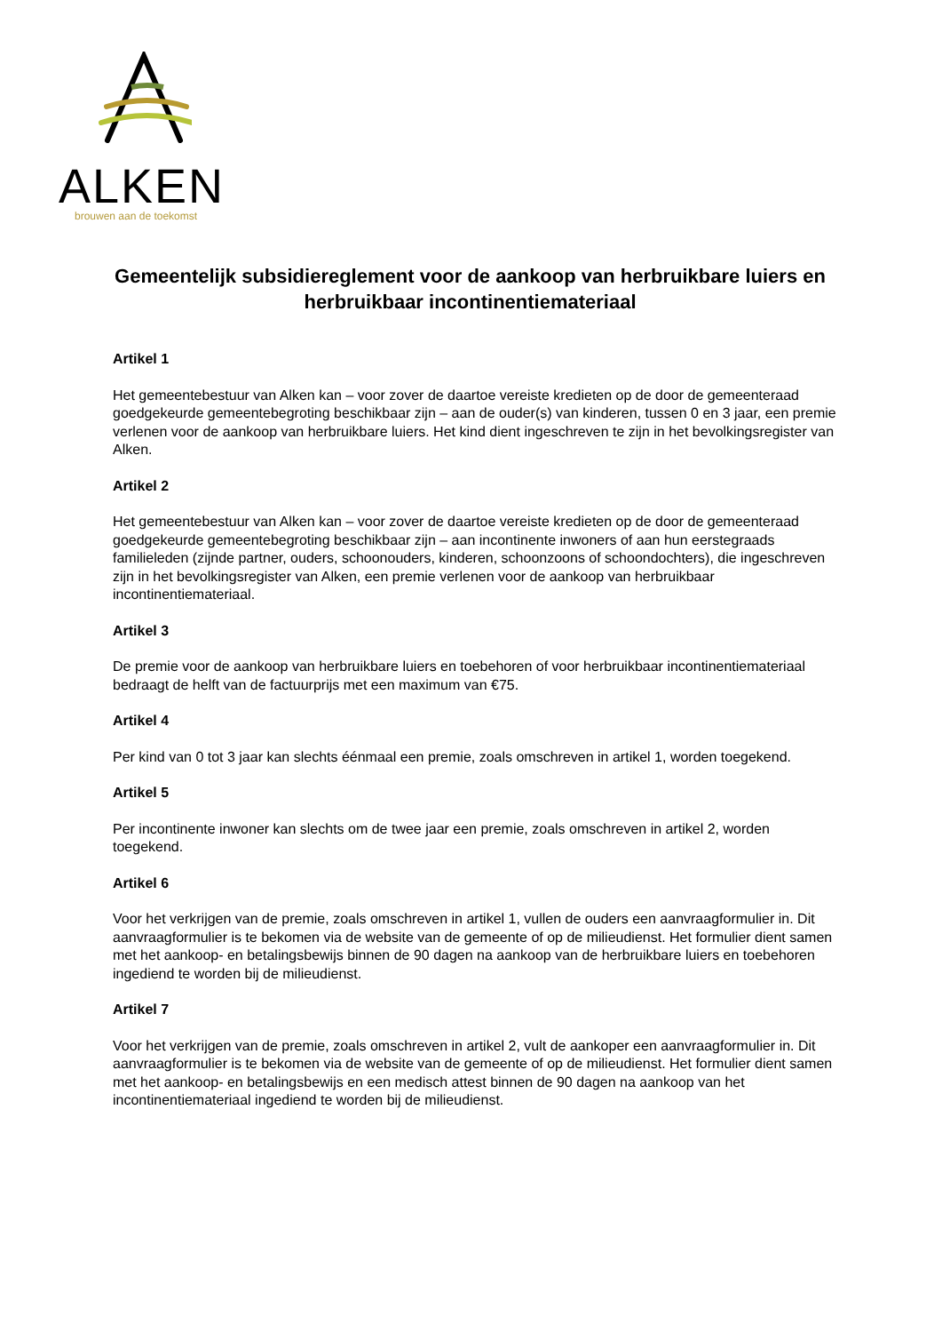ALKEN
brouwen aan de toekomst
Gemeentelijk subsidiereglement voor de aankoop van herbruikbare luiers en herbruikbaar incontinentiemateriaal
Artikel 1
Het gemeentebestuur van Alken kan – voor zover de daartoe vereiste kredieten op de door de gemeenteraad goedgekeurde gemeentebegroting beschikbaar zijn – aan de ouder(s) van kinderen, tussen 0 en 3 jaar, een premie verlenen voor de aankoop van herbruikbare luiers. Het kind dient ingeschreven te zijn in het bevolkingsregister van Alken.
Artikel 2
Het gemeentebestuur van Alken kan – voor zover de daartoe vereiste kredieten op de door de gemeenteraad goedgekeurde gemeentebegroting beschikbaar zijn – aan incontinente inwoners of aan hun eerstegraads familieleden (zijnde partner, ouders, schoonouders, kinderen, schoonzoons of schoondochters), die ingeschreven zijn in het bevolkingsregister van Alken, een premie verlenen voor de aankoop van herbruikbaar incontinentiemateriaal.
Artikel 3
De premie voor de aankoop van herbruikbare luiers en toebehoren of voor herbruikbaar incontinentiemateriaal bedraagt de helft van de factuurprijs met een maximum van €75.
Artikel 4
Per kind van 0 tot 3 jaar kan slechts éénmaal een premie, zoals omschreven in artikel 1, worden toegekend.
Artikel 5
Per incontinente inwoner kan slechts om de twee jaar een premie, zoals omschreven in artikel 2, worden toegekend.
Artikel 6
Voor het verkrijgen van de premie, zoals omschreven in artikel 1, vullen de ouders een aanvraagformulier in. Dit aanvraagformulier is te bekomen via de website van de gemeente of op de milieudienst. Het formulier dient samen met het aankoop- en betalingsbewijs binnen de 90 dagen na aankoop van de herbruikbare luiers en toebehoren ingediend te worden bij de milieudienst.
Artikel 7
Voor het verkrijgen van de premie, zoals omschreven in artikel 2, vult de aankoper een aanvraagformulier in. Dit aanvraagformulier is te bekomen via de website van de gemeente of op de milieudienst. Het formulier dient samen met het aankoop- en betalingsbewijs en een medisch attest binnen de 90 dagen na aankoop van het incontinentiemateriaal ingediend te worden bij de milieudienst.